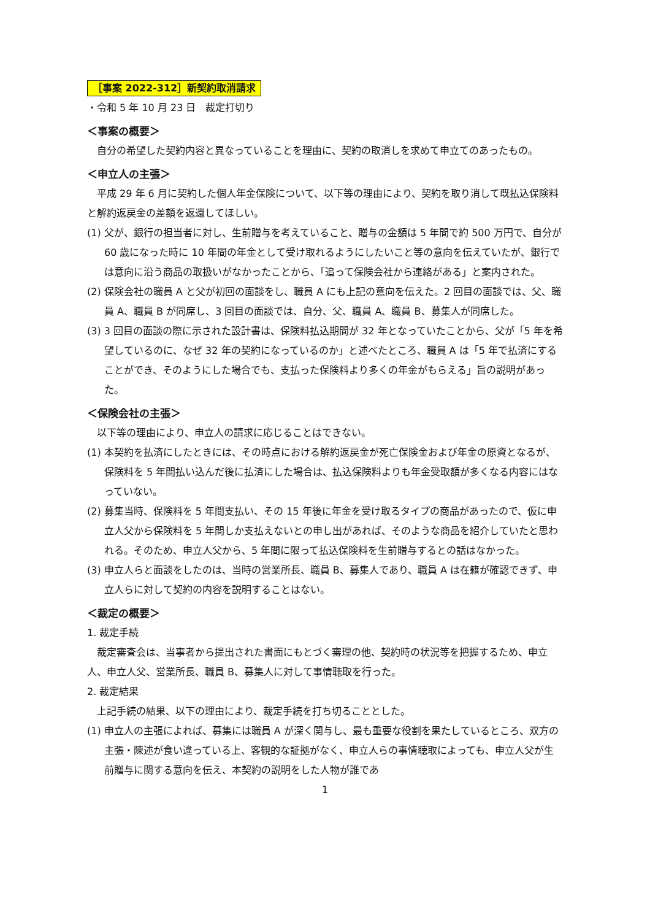［事案 2022-312］新契約取消請求
・令和 5 年 10 月 23 日　裁定打切り
＜事案の概要＞
自分の希望した契約内容と異なっていることを理由に、契約の取消しを求めて申立てのあったもの。
＜申立人の主張＞
平成 29 年 6 月に契約した個人年金保険について、以下等の理由により、契約を取り消して既払込保険料と解約返戻金の差額を返還してほしい。
(1) 父が、銀行の担当者に対し、生前贈与を考えていること、贈与の金額は 5 年間で約 500 万円で、自分が 60 歳になった時に 10 年間の年金として受け取れるようにしたいこと等の意向を伝えていたが、銀行では意向に沿う商品の取扱いがなかったことから、「追って保険会社から連絡がある」と案内された。
(2) 保険会社の職員 A と父が初回の面談をし、職員 A にも上記の意向を伝えた。2 回目の面談では、父、職員 A、職員 B が同席し、3 回目の面談では、自分、父、職員 A、職員 B、募集人が同席した。
(3) 3 回目の面談の際に示された設計書は、保険料払込期間が 32 年となっていたことから、父が「5 年を希望しているのに、なぜ 32 年の契約になっているのか」と述べたところ、職員 A は「5 年で払済にすることができ、そのようにした場合でも、支払った保険料より多くの年金がもらえる」旨の説明があった。
＜保険会社の主張＞
以下等の理由により、申立人の請求に応じることはできない。
(1) 本契約を払済にしたときには、その時点における解約返戻金が死亡保険金および年金の原資となるが、保険料を 5 年間払い込んだ後に払済にした場合は、払込保険料よりも年金受取額が多くなる内容にはなっていない。
(2) 募集当時、保険料を 5 年間支払い、その 15 年後に年金を受け取るタイプの商品があったので、仮に申立人父から保険料を 5 年間しか支払えないとの申し出があれば、そのような商品を紹介していたと思われる。そのため、申立人父から、5 年間に限って払込保険料を生前贈与するとの話はなかった。
(3) 申立人らと面談をしたのは、当時の営業所長、職員 B、募集人であり、職員 A は在籍が確認できず、申立人らに対して契約の内容を説明することはない。
＜裁定の概要＞
1. 裁定手続
裁定審査会は、当事者から提出された書面にもとづく審理の他、契約時の状況等を把握するため、申立人、申立人父、営業所長、職員 B、募集人に対して事情聴取を行った。
2. 裁定結果
上記手続の結果、以下の理由により、裁定手続を打ち切ることとした。
(1) 申立人の主張によれば、募集には職員 A が深く関与し、最も重要な役割を果たしているところ、双方の主張・陳述が食い違っている上、客観的な証拠がなく、申立人らの事情聴取によっても、申立人父が生前贈与に関する意向を伝え、本契約の説明をした人物が誰であ
1